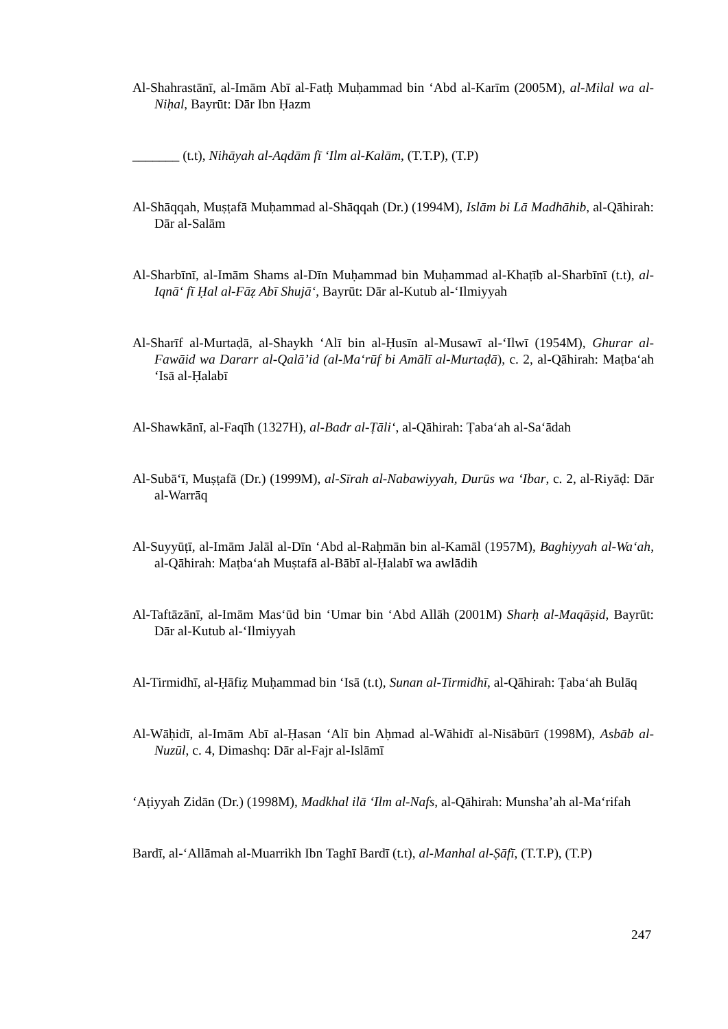Al-Shahrastānī, al-Imām Abī al-Fatḥ Muḥammad bin ‘Abd al-Karīm (2005M), al-Milal wa al-Niḥal, Bayrūt: Dār Ibn Ḥazm
_______ (t.t), Nihāyah al-Aqdām fī ‘Ilm al-Kalām, (T.T.P), (T.P)
Al-Shāqqah, Muṣṭafā Muḥammad al-Shāqqah (Dr.) (1994M), Islām bi Lā Madhāhib, al-Qāhirah: Dār al-Salām
Al-Sharbīnī, al-Imām Shams al-Dīn Muḥammad bin Muḥammad al-Khaṭīb al-Sharbīnī (t.t), al-Iqnā‘ fī Ḥal al-Fāẓ Abī Shujā‘, Bayrūt: Dār al-Kutub al-‘Ilmiyyah
Al-Sharīf al-Murtaḍā, al-Shaykh ‘Alī bin al-Ḥusīn al-Musawī al-‘Ilwī (1954M), Ghurar al-Fawāid wa Dararr al-Qalā’id (al-Ma‘rūf bi Amālī al-Murtaḍā), c. 2, al-Qāhirah: Maṭba‘ah ‘Isā al-Ḥalabī
Al-Shawkānī, al-Faqīh (1327H), al-Badr al-Ṭāli‘, al-Qāhirah: Ṭaba‘ah al-Sa‘ādah
Al-Subā‘ī, Muṣṭafā (Dr.) (1999M), al-Sīrah al-Nabawiyyah, Durūs wa ‘Ibar, c. 2, al-Riyāḍ: Dār al-Warrāq
Al-Suyyūṭī, al-Imām Jalāl al-Dīn ‘Abd al-Raḥmān bin al-Kamāl (1957M), Baghiyyah al-Wa‘ah, al-Qāhirah: Maṭba‘ah Muṣtafā al-Bābī al-Ḥalabī wa awlādih
Al-Taftāzānī, al-Imām Mas‘ūd bin ‘Umar bin ‘Abd Allāh (2001M) Sharḥ al-Maqāṣid, Bayrūt: Dār al-Kutub al-‘Ilmiyyah
Al-Tirmidhī, al-Ḥāfiẓ Muḥammad bin ‘Isā (t.t), Sunan al-Tirmidhī, al-Qāhirah: Ṭaba‘ah Bulāq
Al-Wāḥidī, al-Imām Abī al-Ḥasan ‘Alī bin Aḥmad al-Wāhidī al-Nisābūrī (1998M), Asbāb al-Nuzūl, c. 4, Dimashq: Dār al-Fajr al-Islāmī
‘Aṭiyyah Zidān (Dr.) (1998M), Madkhal ilā ‘Ilm al-Nafs, al-Qāhirah: Munsha’ah al-Ma‘rifah
Bardī, al-‘Allāmah al-Muarrikh Ibn Taghī Bardī (t.t), al-Manhal al-Ṣāfī, (T.T.P), (T.P)
247